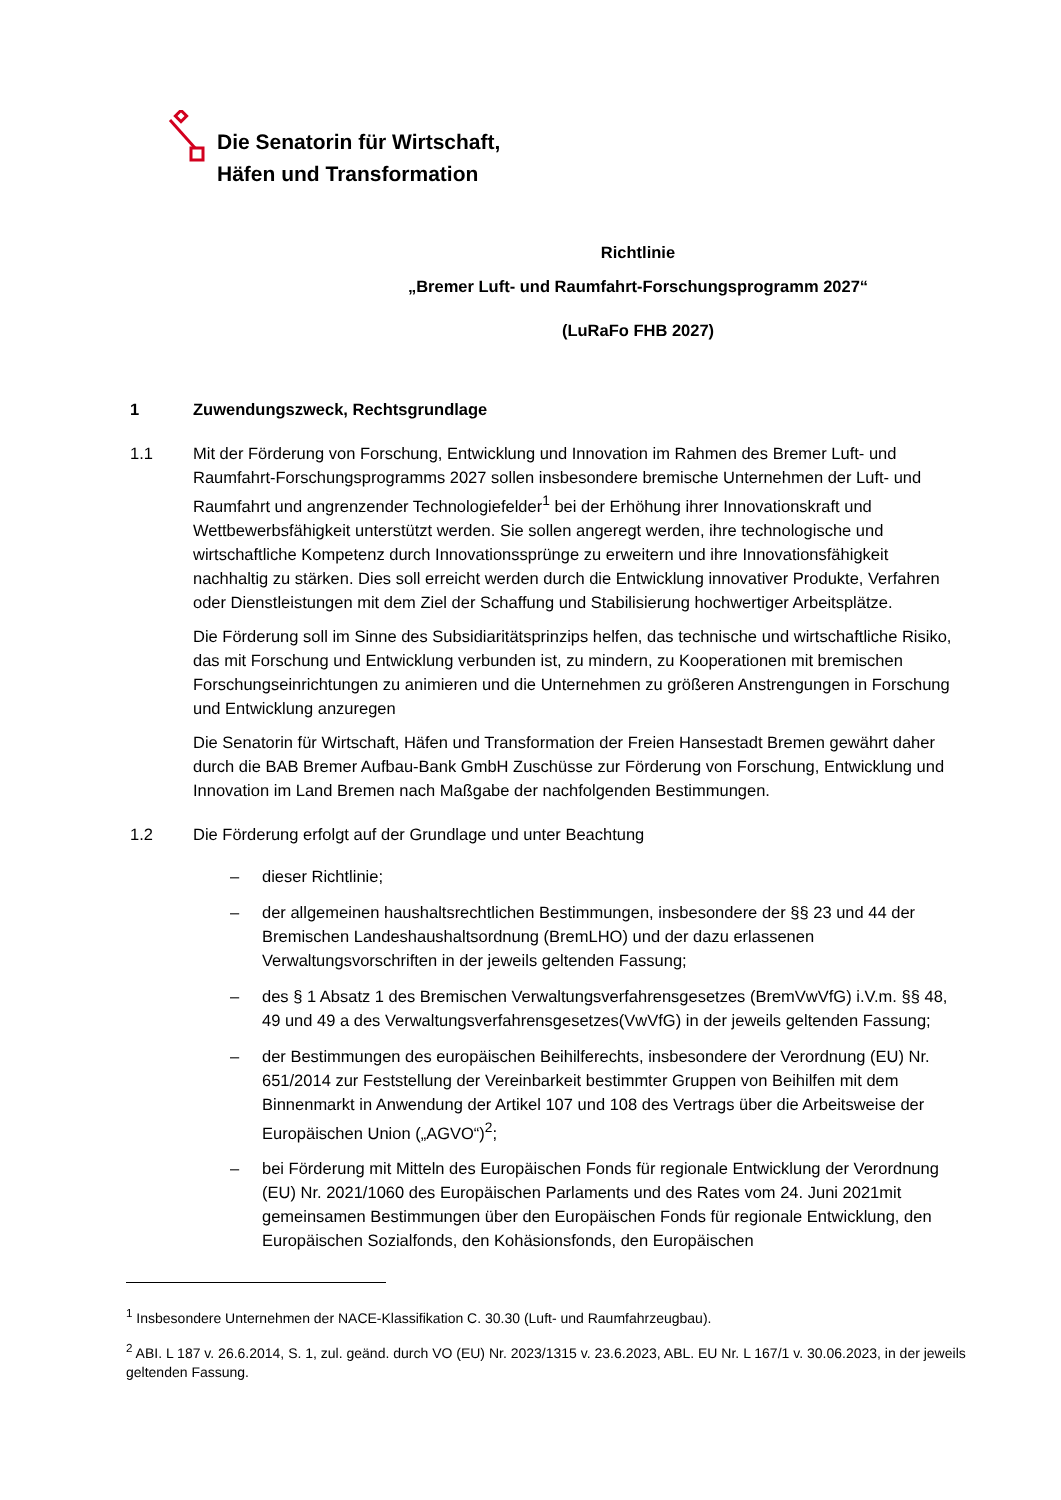Die Senatorin für Wirtschaft,
Häfen und Transformation
Richtlinie
„Bremer Luft- und Raumfahrt-Forschungsprogramm 2027“
(LuRaFo FHB 2027)
1 Zuwendungszweck, Rechtsgrundlage
1.1 Mit der Förderung von Forschung, Entwicklung und Innovation im Rahmen des Bremer Luft- und Raumfahrt-Forschungsprogramms 2027 sollen insbesondere bremische Unternehmen der Luft- und Raumfahrt und angrenzender Technologiefelder<sup>1</sup> bei der Erhöhung ihrer Innovationskraft und Wettbewerbsfähigkeit unterstützt werden. Sie sollen angeregt werden, ihre technologische und wirtschaftliche Kompetenz durch Innovationssprünge zu erweitern und ihre Innovationsfähigkeit nachhaltig zu stärken. Dies soll erreicht werden durch die Entwicklung innovativer Produkte, Verfahren oder Dienstleistungen mit dem Ziel der Schaffung und Stabilisierung hochwertiger Arbeitsplätze.
Die Förderung soll im Sinne des Subsidiaritätsprinzips helfen, das technische und wirtschaftliche Risiko, das mit Forschung und Entwicklung verbunden ist, zu mindern, zu Kooperationen mit bremischen Forschungseinrichtungen zu animieren und die Unternehmen zu größeren Anstrengungen in Forschung und Entwicklung anzuregen
Die Senatorin für Wirtschaft, Häfen und Transformation der Freien Hansestadt Bremen gewährt daher durch die BAB Bremer Aufbau-Bank GmbH Zuschüsse zur Förderung von Forschung, Entwicklung und Innovation im Land Bremen nach Maßgabe der nachfolgenden Bestimmungen.
1.2 Die Förderung erfolgt auf der Grundlage und unter Beachtung
– dieser Richtlinie;
– der allgemeinen haushaltsrechtlichen Bestimmungen, insbesondere der §§ 23 und 44 der Bremischen Landeshaushaltsordnung (BremLHO) und der dazu erlassenen Verwaltungsvorschriften in der jeweils geltenden Fassung;
– des § 1 Absatz 1 des Bremischen Verwaltungsverfahrensgesetzes (BremVwVfG) i.V.m. §§ 48, 49 und 49 a des Verwaltungsverfahrensgesetzes(VwVfG) in der jeweils geltenden Fassung;
– der Bestimmungen des europäischen Beihilferechts, insbesondere der Verordnung (EU) Nr. 651/2014 zur Feststellung der Vereinbarkeit bestimmter Gruppen von Beihilfen mit dem Binnenmarkt in Anwendung der Artikel 107 und 108 des Vertrags über die Arbeitsweise der Europäischen Union („AGVO“)<sup>2</sup>;
– bei Förderung mit Mitteln des Europäischen Fonds für regionale Entwicklung der Verordnung (EU) Nr. 2021/1060 des Europäischen Parlaments und des Rates vom 24. Juni 2021mit gemeinsamen Bestimmungen über den Europäischen Fonds für regionale Entwicklung, den Europäischen Sozialfonds, den Kohäsionsfonds, den Europäischen
<sup>1</sup> Insbesondere Unternehmen der NACE-Klassifikation C. 30.30 (Luft- und Raumfahrzeugbau).
<sup>2</sup> ABI. L 187 v. 26.6.2014, S. 1, zul. geänd. durch VO (EU) Nr. 2023/1315 v. 23.6.2023, ABL. EU Nr. L 167/1 v. 30.06.2023, in der jeweils geltenden Fassung.